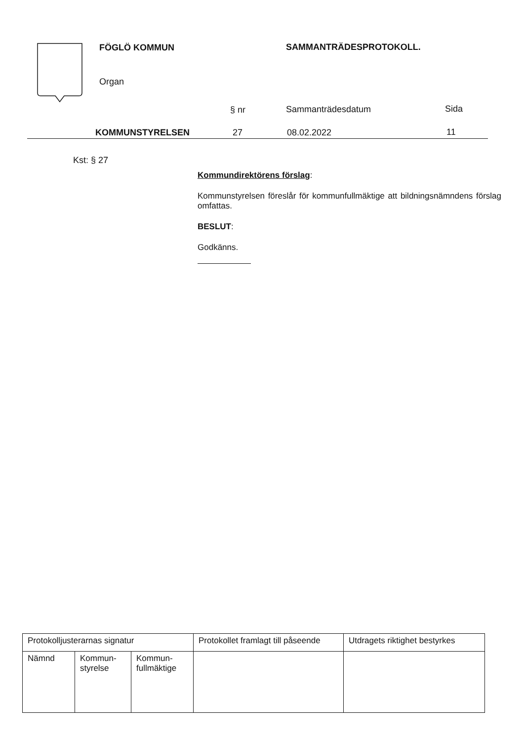FÖGLÖ KOMMUN SAMMANTRÄDESPROTOKOLL.
Organ
§ nr Sammanträdesdatum Sida
KOMMUNSTYRELSEN 27 08.02.2022 11
Kst: § 27
Kommundirektörens förslag:
Kommunstyrelsen föreslår för kommunfullmäktige att bildningsnämndens förslag omfattas.
BESLUT:
Godkänns.
| Protokolljusterarnas signatur | | | Protokollet framlagt till påseende | Utdragets riktighet bestyrkes |
| Nämnd | Kommun- styrelse | Kommun- fullmäktige | | |